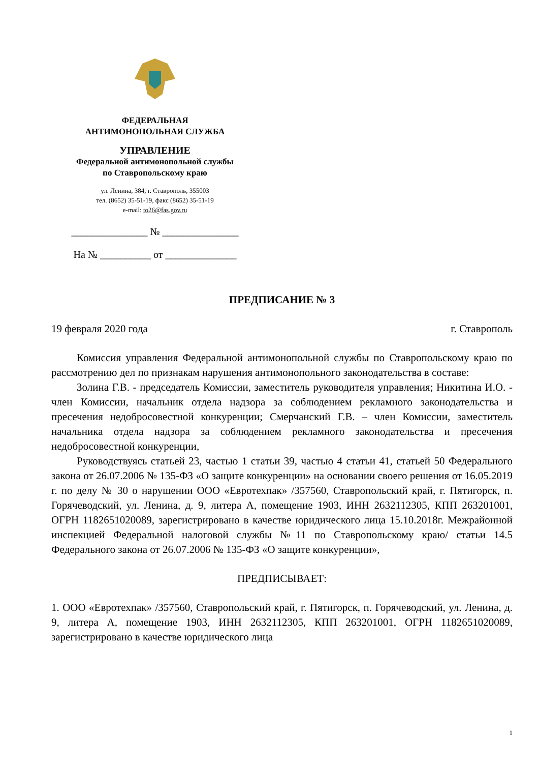ФЕДЕРАЛЬНАЯ
АНТИМОНОПОЛЬНАЯ СЛУЖБА
УПРАВЛЕНИЕ
Федеральной антимонопольной службы
по Ставропольскому краю
ул. Ленина, 384, г. Ставрополь, 355003
тел. (8652) 35-51-19, факс (8652) 35-51-19
e-mail: to26@fas.gov.ru
_______________ № _______________
На № __________ от ______________
ПРЕДПИСАНИЕ № 3
19 февраля 2020 года г. Ставрополь
Комиссия управления Федеральной антимонопольной службы по Ставропольскому краю по рассмотрению дел по признакам нарушения антимонопольного законодательства в составе:
Золина Г.В. - председатель Комиссии, заместитель руководителя управления; Никитина И.О. - член Комиссии, начальник отдела надзора за соблюдением рекламного законодательства и пресечения недобросовестной конкуренции; Смерчанский Г.В. – член Комиссии, заместитель начальника отдела надзора за соблюдением рекламного законодательства и пресечения недобросовестной конкуренции,
Руководствуясь статьей 23, частью 1 статьи 39, частью 4 статьи 41, статьей 50 Федерального закона от 26.07.2006 № 135-ФЗ «О защите конкуренции» на основании своего решения от 16.05.2019 г. по делу № 30 о нарушении ООО «Евротехпак» /357560, Ставропольский край, г. Пятигорск, п. Горячеводский, ул. Ленина, д. 9, литера А, помещение 1903, ИНН 2632112305, КПП 263201001, ОГРН 1182651020089, зарегистрировано в качестве юридического лица 15.10.2018г. Межрайонной инспекцией Федеральной налоговой службы №11 по Ставропольскому краю/ статьи 14.5 Федерального закона от 26.07.2006 № 135-ФЗ «О защите конкуренции»,
ПРЕДПИСЫВАЕТ:
1. ООО «Евротехпак» /357560, Ставропольский край, г. Пятигорск, п. Горячеводский, ул. Ленина, д. 9, литера А, помещение 1903, ИНН 2632112305, КПП 263201001, ОГРН 1182651020089, зарегистрировано в качестве юридического лица
1